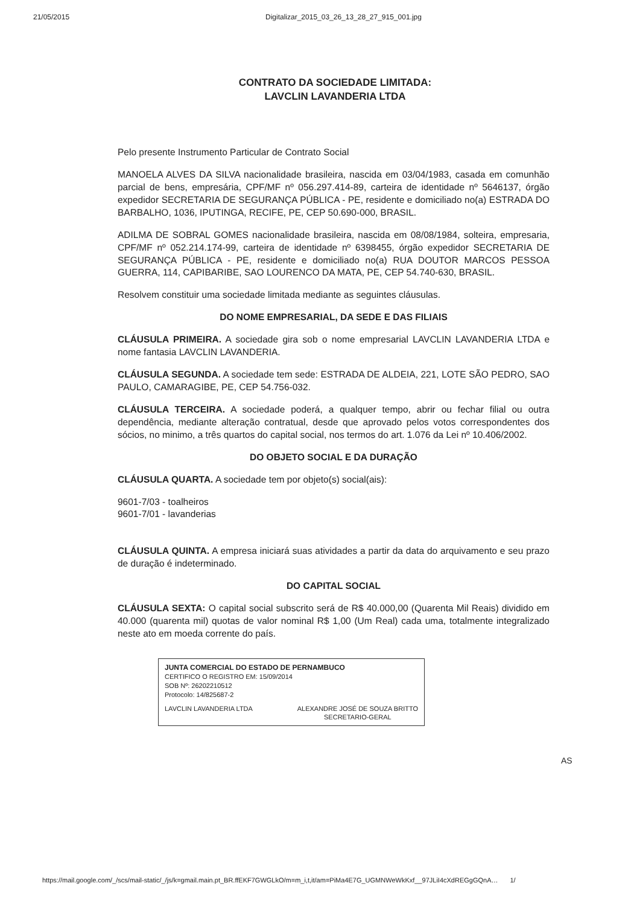21/05/2015 Digitalizar_2015_03_26_13_28_27_915_001.jpg
CONTRATO DA SOCIEDADE LIMITADA:
LAVCLIN LAVANDERIA LTDA
Pelo presente Instrumento Particular de Contrato Social
MANOELA ALVES DA SILVA nacionalidade brasileira, nascida em 03/04/1983, casada em comunhão parcial de bens, empresária, CPF/MF nº 056.297.414-89, carteira de identidade nº 5646137, órgão expedidor SECRETARIA DE SEGURANÇA PÚBLICA - PE, residente e domiciliado no(a) ESTRADA DO BARBALHO, 1036, IPUTINGA, RECIFE, PE, CEP 50.690-000, BRASIL.
ADILMA DE SOBRAL GOMES nacionalidade brasileira, nascida em 08/08/1984, solteira, empresaria, CPF/MF nº 052.214.174-99, carteira de identidade nº 6398455, órgão expedidor SECRETARIA DE SEGURANÇA PÚBLICA - PE, residente e domiciliado no(a) RUA DOUTOR MARCOS PESSOA GUERRA, 114, CAPIBARIBE, SAO LOURENCO DA MATA, PE, CEP 54.740-630, BRASIL.
Resolvem constituir uma sociedade limitada mediante as seguintes cláusulas.
DO NOME EMPRESARIAL, DA SEDE E DAS FILIAIS
CLÁUSULA PRIMEIRA. A sociedade gira sob o nome empresarial LAVCLIN LAVANDERIA LTDA e nome fantasia LAVCLIN LAVANDERIA.
CLÁUSULA SEGUNDA. A sociedade tem sede: ESTRADA DE ALDEIA, 221, LOTE SÃO PEDRO, SAO PAULO, CAMARAGIBE, PE, CEP 54.756-032.
CLÁUSULA TERCEIRA. A sociedade poderá, a qualquer tempo, abrir ou fechar filial ou outra dependência, mediante alteração contratual, desde que aprovado pelos votos correspondentes dos sócios, no minimo, a três quartos do capital social, nos termos do art. 1.076 da Lei nº 10.406/2002.
DO OBJETO SOCIAL E DA DURAÇÃO
CLÁUSULA QUARTA. A sociedade tem por objeto(s) social(ais):
9601-7/03 - toalheiros
9601-7/01 - lavanderias
CLÁUSULA QUINTA. A empresa iniciará suas atividades a partir da data do arquivamento e seu prazo de duração é indeterminado.
DO CAPITAL SOCIAL
CLÁUSULA SEXTA: O capital social subscrito será de R$ 40.000,00 (Quarenta Mil Reais) dividido em 40.000 (quarenta mil) quotas de valor nominal R$ 1,00 (Um Real) cada uma, totalmente integralizado neste ato em moeda corrente do país.
JUNTA COMERCIAL DO ESTADO DE PERNAMBUCO
CERTIFICO O REGISTRO EM: 15/09/2014
SOB Nº: 26202210512
Protocolo: 14/825687-2
LAVCLIN LAVANDERIA LTDA ALEXANDRE JOSÉ DE SOUZA BRITTO
SECRETARIO-GERAL
AS
https://mail.google.com/_/scs/mail-static/_/js/k=gmail.main.pt_BR.ffEKF7GWGLkO/m=m_i,t,it/am=PiMa4E7G_UGMNWeWkKxf__97JLiI4cXdREGgGQnA… 1/